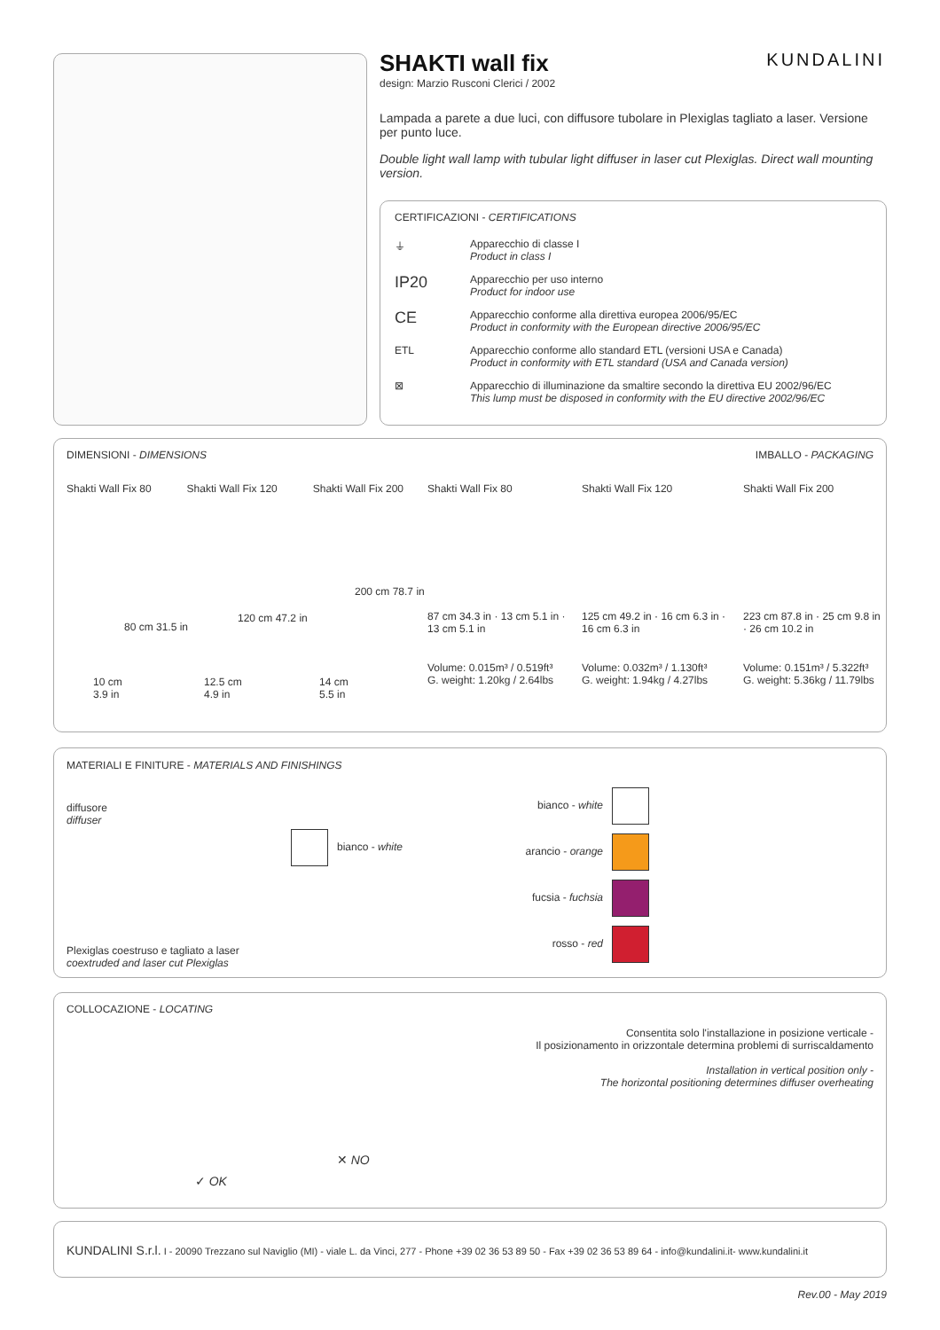SHAKTI wall fix KUNDALINI
design: Marzio Rusconi Clerici / 2002
Lampada a parete a due luci, con diffusore tubolare in Plexiglas tagliato a laser. Versione per punto luce.
Double light wall lamp with tubular light diffuser in laser cut Plexiglas. Direct wall mounting version.
CERTIFICAZIONI - CERTIFICATIONS
⏚ Apparecchio di classe I
Product in class I
IP20 Apparecchio per uso interno
Product for indoor use
CE Apparecchio conforme alla direttiva europea 2006/95/EC
Product in conformity with the European directive 2006/95/EC
ETL Apparecchio conforme allo standard ETL (versioni USA e Canada)
Product in conformity with ETL standard (USA and Canada version)
⊠ Apparecchio di illuminazione da smaltire secondo la direttiva EU 2002/96/EC
This lump must be disposed in conformity with the EU directive 2002/96/EC
DIMENSIONI - DIMENSIONS IMBALLO - PACKAGING
Shakti Wall Fix 80 Shakti Wall Fix 120 Shakti Wall Fix 200
80 cm 31.5 in
120 cm 47.2 in
200 cm 78.7 in
10 cm
3.9 in
12.5 cm
4.9 in
14 cm
5.5 in
Shakti Wall Fix 80
87 cm 34.3 in · 13 cm 5.1 in · 13 cm 5.1 in
Volume: 0.015m³ / 0.519ft³
G. weight: 1.20kg / 2.64lbs
Shakti Wall Fix 120
125 cm 49.2 in · 16 cm 6.3 in · 16 cm 6.3 in
Volume: 0.032m³ / 1.130ft³
G. weight: 1.94kg / 4.27lbs
Shakti Wall Fix 200
223 cm 87.8 in · 25 cm 9.8 in · 26 cm 10.2 in
Volume: 0.151m³ / 5.322ft³
G. weight: 5.36kg / 11.79lbs
MATERIALI E FINITURE - MATERIALS AND FINISHINGS
diffusore
diffuser
bianco - white
Plexiglas coestruso e tagliato a laser
coextruded and laser cut Plexiglas
bianco - white
arancio - orange
fucsia - fuchsia
rosso - red
COLLOCAZIONE - LOCATING
Consentita solo l'installazione in posizione verticale -
Il posizionamento in orizzontale determina problemi di surriscaldamento
Installation in vertical position only -
The horizontal positioning determines diffuser overheating
✕ NO
✓ OK
KUNDALINI S.r.l. I - 20090 Trezzano sul Naviglio (MI) - viale L. da Vinci, 277 - Phone +39 02 36 53 89 50 - Fax +39 02 36 53 89 64 - info@kundalini.it- www.kundalini.it
Rev.00 - May 2019